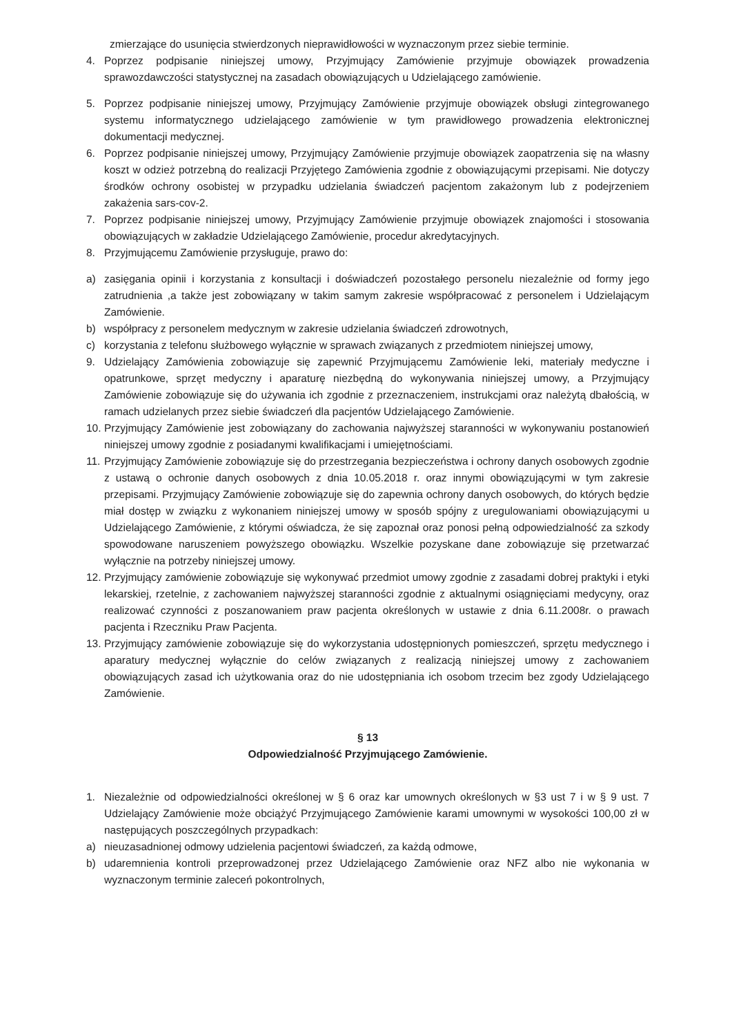zmierzające do usunięcia stwierdzonych nieprawidłowości w wyznaczonym przez siebie terminie.
4. Poprzez podpisanie niniejszej umowy, Przyjmujący Zamówienie przyjmuje obowiązek prowadzenia sprawozdawczości statystycznej na zasadach obowiązujących u Udzielającego zamówienie.
5. Poprzez podpisanie niniejszej umowy, Przyjmujący Zamówienie przyjmuje obowiązek obsługi zintegrowanego systemu informatycznego udzielającego zamówienie w tym prawidłowego prowadzenia elektronicznej dokumentacji medycznej.
6. Poprzez podpisanie niniejszej umowy, Przyjmujący Zamówienie przyjmuje obowiązek zaopatrzenia się na własny koszt w odzież potrzebną do realizacji Przyjętego Zamówienia zgodnie z obowiązującymi przepisami. Nie dotyczy środków ochrony osobistej w przypadku udzielania świadczeń pacjentom zakażonym lub z podejrzeniem zakażenia sars-cov-2.
7. Poprzez podpisanie niniejszej umowy, Przyjmujący Zamówienie przyjmuje obowiązek znajomości i stosowania obowiązujących w zakładzie Udzielającego Zamówienie, procedur akredytacyjnych.
8. Przyjmującemu Zamówienie przysługuje, prawo do:
a) zasięgania opinii i korzystania z konsultacji i doświadczeń pozostałego personelu niezależnie od formy jego zatrudnienia ,a także jest zobowiązany w takim samym zakresie współpracować z personelem i Udzielającym Zamówienie.
b) współpracy z personelem medycznym w zakresie udzielania świadczeń zdrowotnych,
c) korzystania z telefonu służbowego wyłącznie w sprawach związanych z przedmiotem niniejszej umowy,
9. Udzielający Zamówienia zobowiązuje się zapewnić Przyjmującemu Zamówienie leki, materiały medyczne i opatrunkowe, sprzęt medyczny i aparaturę niezbędną do wykonywania niniejszej umowy, a Przyjmujący Zamówienie zobowiązuje się do używania ich zgodnie z przeznaczeniem, instrukcjami oraz należytą dbałością, w ramach udzielanych przez siebie świadczeń dla pacjentów Udzielającego Zamówienie.
10. Przyjmujący Zamówienie jest zobowiązany do zachowania najwyższej staranności w wykonywaniu postanowień niniejszej umowy zgodnie z posiadanymi kwalifikacjami i umiejętnościami.
11. Przyjmujący Zamówienie zobowiązuje się do przestrzegania bezpieczeństwa i ochrony danych osobowych zgodnie z ustawą o ochronie danych osobowych z dnia 10.05.2018 r. oraz innymi obowiązującymi w tym zakresie przepisami. Przyjmujący Zamówienie zobowiązuje się do zapewnia ochrony danych osobowych, do których będzie miał dostęp w związku z wykonaniem niniejszej umowy w sposób spójny z uregulowaniami obowiązującymi u Udzielającego Zamówienie, z którymi oświadcza, że się zapoznał oraz ponosi pełną odpowiedzialność za szkody spowodowane naruszeniem powyższego obowiązku. Wszelkie pozyskane dane zobowiązuje się przetwarzać wyłącznie na potrzeby niniejszej umowy.
12. Przyjmujący zamówienie zobowiązuje się wykonywać przedmiot umowy zgodnie z zasadami dobrej praktyki i etyki lekarskiej, rzetelnie, z zachowaniem najwyższej staranności zgodnie z aktualnymi osiągnięciami medycyny, oraz realizować czynności z poszanowaniem praw pacjenta określonych w ustawie z dnia 6.11.2008r. o prawach pacjenta i Rzeczniku Praw Pacjenta.
13. Przyjmujący zamówienie zobowiązuje się do wykorzystania udostępnionych pomieszczeń, sprzętu medycznego i aparatury medycznej wyłącznie do celów związanych z realizacją niniejszej umowy z zachowaniem obowiązujących zasad ich użytkowania oraz do nie udostępniania ich osobom trzecim bez zgody Udzielającego Zamówienie.
§ 13
Odpowiedzialność Przyjmującego Zamówienie.
1. Niezależnie od odpowiedzialności określonej w § 6 oraz kar umownych określonych w §3 ust 7 i w § 9 ust. 7 Udzielający Zamówienie może obciążyć Przyjmującego Zamówienie karami umownymi w wysokości 100,00 zł w następujących poszczególnych przypadkach:
a) nieuzasadnionej odmowy udzielenia pacjentowi świadczeń, za każdą odmowe,
b) udaremnienia kontroli przeprowadzonej przez Udzielającego Zamówienie oraz NFZ albo nie wykonania w wyznaczonym terminie zaleceń pokontrolnych,